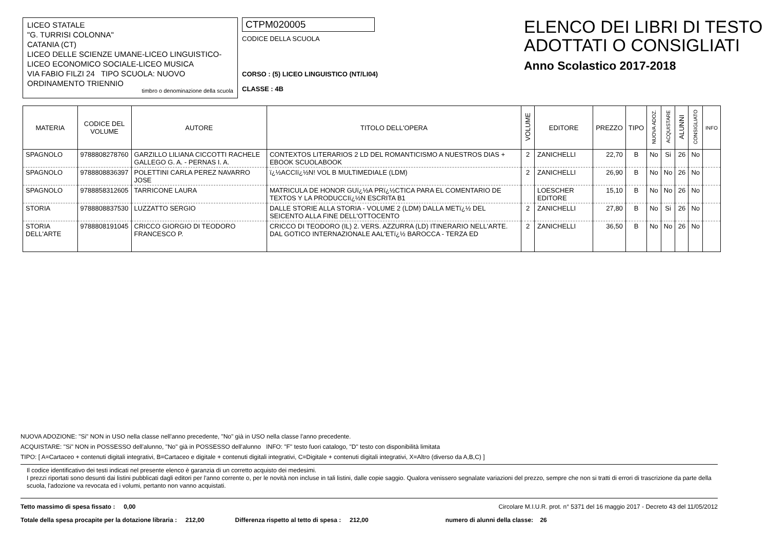LICEO STATALE
"G. TURRISI COLONNA"
CATANIA (CT)
LICEO DELLE SCIENZE UMANE-LICEO LINGUISTICO-LICEO ECONOMICO SOCIALE-LICEO MUSICA
VIA FABIO FILZI 24 TIPO SCUOLA: NUOVO ORDINAMENTO TRIENNIO
timbro o denominazione della scuola
CTPM020005
CODICE DELLA SCUOLA
CORSO : (5) LICEO LINGUISTICO (NT/LI04)
CLASSE : 4B
ELENCO DEI LIBRI DI TESTO
ADOTTATI O CONSIGLIATI
Anno Scolastico 2017-2018
| MATERIA | CODICE DEL VOLUME | AUTORE | TITOLO DELL'OPERA | VOLUME | EDITORE | PREZZO | TIPO | NUOVA ADOZ. | ACQUISTARE | ALUNNI | CONSIGLIATO | INFO |
| --- | --- | --- | --- | --- | --- | --- | --- | --- | --- | --- | --- | --- |
| SPAGNOLO | 9788808278760 | GARZILLO LILIANA CICCOTTI RACHELE GALLEGO G. A. - PERNAS I. A. | CONTEXTOS LITERARIOS 2 LD DEL ROMANTICISMO A NUESTROS DIAS + EBOOK SCUOLABOOK | 2 | ZANICHELLI | 22,70 | B | No | Si | 26 | No | |
| SPAGNOLO | 9788808836397 | POLETTINI CARLA PEREZ NAVARRO JOSE | ï¿½ACCIï¿½N! VOL B MULTIMEDIALE (LDM) | 2 | ZANICHELLI | 26,90 | B | No | No | 26 | No | |
| SPAGNOLO | 9788858312605 | TARRICONE LAURA | MATRICULA DE HONOR GUï¿½A PRï¿½CTICA PARA EL COMENTARIO DE TEXTOS Y LA PRODUCCIï¿½N ESCRITA B1 | | LOESCHER EDITORE | 15,10 | B | No | No | 26 | No | |
| STORIA | 9788808837530 | LUZZATTO SERGIO | DALLE STORIE ALLA STORIA - VOLUME 2 (LDM) DALLA METï¿½ DEL SEICENTO ALLA FINE DELL'OTTOCENTO | 2 | ZANICHELLI | 27,80 | B | No | Si | 26 | No | |
| STORIA DELL'ARTE | 9788808191045 | CRICCO GIORGIO DI TEODORO FRANCESCO P. | CRICCO DI TEODORO (IL) 2. VERS. AZZURRA (LD) ITINERARIO NELL'ARTE. DAL GOTICO INTERNAZIONALE AAL'ETï¿½ BAROCCA - TERZA ED | 2 | ZANICHELLI | 36,50 | B | No | No | 26 | No | |
NUOVA ADOZIONE: "Si" NON in USO nella classe nell'anno precedente, "No" già in USO nella classe l'anno precedente.
ACQUISTARE: "Si" NON in POSSESSO dell'alunno, "No" già in POSSESSO dell'alunno INFO: "F" testo fuori catalogo, "D" testo con disponibilità limitata
TIPO: [ A=Cartaceo + contenuti digitali integrativi, B=Cartaceo e digitale + contenuti digitali integrativi, C=Digitale + contenuti digitali integrativi, X=Altro (diverso da A,B,C) ]
Il codice identificativo dei testi indicati nel presente elenco è garanzia di un corretto acquisto dei medesimi.
I prezzi riportati sono desunti dai listini pubblicati dagli editori per l'anno corrente o, per le novità non incluse in tali listini, dalle copie saggio. Qualora venissero segnalate variazioni del prezzo, sempre che non si tratti di errori di trascrizione da parte della scuola, l'adozione va revocata ed i volumi, pertanto non vanno acquistati.
Tetto massimo di spesa fissato : 0,00 Circolare M.I.U.R. prot. n° 5371 del 16 maggio 2017 - Decreto 43 del 11/05/2012
Totale della spesa procapite per la dotazione libraria : 212,00 Differenza rispetto al tetto di spesa : 212,00 numero di alunni della classe: 26